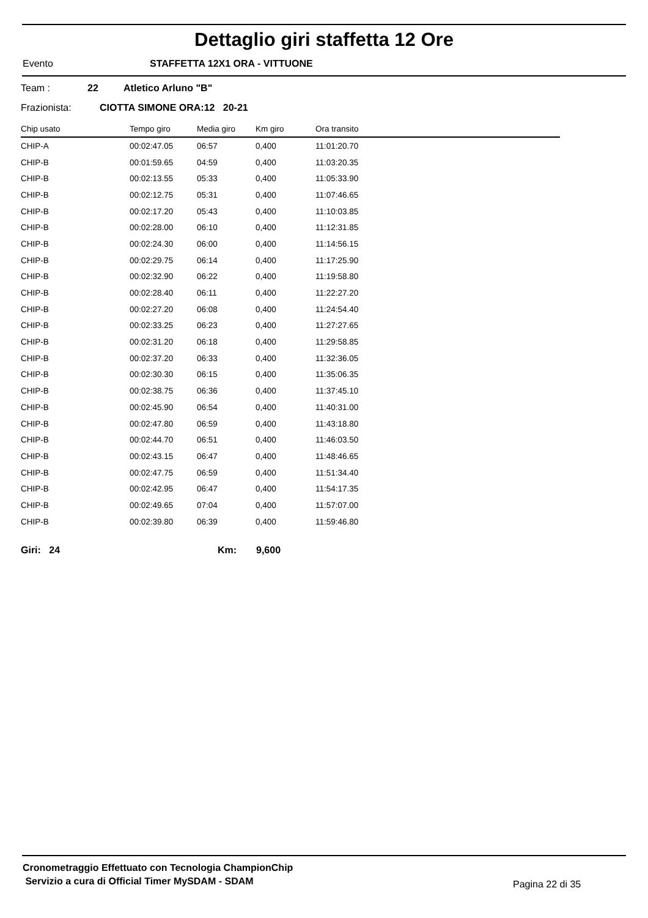Dettaglio giri staffetta 12 Ore
Evento STAFFETTA 12X1 ORA - VITTUONE
Team : 22 Atletico Arluno "B"
Frazionista: CIOTTA SIMONE ORA:12 20-21
| Chip usato | Tempo giro | Media giro | Km giro | Ora transito |
| --- | --- | --- | --- | --- |
| CHIP-A | 00:02:47.05 | 06:57 | 0,400 | 11:01:20.70 |
| CHIP-B | 00:01:59.65 | 04:59 | 0,400 | 11:03:20.35 |
| CHIP-B | 00:02:13.55 | 05:33 | 0,400 | 11:05:33.90 |
| CHIP-B | 00:02:12.75 | 05:31 | 0,400 | 11:07:46.65 |
| CHIP-B | 00:02:17.20 | 05:43 | 0,400 | 11:10:03.85 |
| CHIP-B | 00:02:28.00 | 06:10 | 0,400 | 11:12:31.85 |
| CHIP-B | 00:02:24.30 | 06:00 | 0,400 | 11:14:56.15 |
| CHIP-B | 00:02:29.75 | 06:14 | 0,400 | 11:17:25.90 |
| CHIP-B | 00:02:32.90 | 06:22 | 0,400 | 11:19:58.80 |
| CHIP-B | 00:02:28.40 | 06:11 | 0,400 | 11:22:27.20 |
| CHIP-B | 00:02:27.20 | 06:08 | 0,400 | 11:24:54.40 |
| CHIP-B | 00:02:33.25 | 06:23 | 0,400 | 11:27:27.65 |
| CHIP-B | 00:02:31.20 | 06:18 | 0,400 | 11:29:58.85 |
| CHIP-B | 00:02:37.20 | 06:33 | 0,400 | 11:32:36.05 |
| CHIP-B | 00:02:30.30 | 06:15 | 0,400 | 11:35:06.35 |
| CHIP-B | 00:02:38.75 | 06:36 | 0,400 | 11:37:45.10 |
| CHIP-B | 00:02:45.90 | 06:54 | 0,400 | 11:40:31.00 |
| CHIP-B | 00:02:47.80 | 06:59 | 0,400 | 11:43:18.80 |
| CHIP-B | 00:02:44.70 | 06:51 | 0,400 | 11:46:03.50 |
| CHIP-B | 00:02:43.15 | 06:47 | 0,400 | 11:48:46.65 |
| CHIP-B | 00:02:47.75 | 06:59 | 0,400 | 11:51:34.40 |
| CHIP-B | 00:02:42.95 | 06:47 | 0,400 | 11:54:17.35 |
| CHIP-B | 00:02:49.65 | 07:04 | 0,400 | 11:57:07.00 |
| CHIP-B | 00:02:39.80 | 06:39 | 0,400 | 11:59:46.80 |
Giri: 24 Km: 9,600
Cronometraggio Effettuato con Tecnologia ChampionChip
Servizio a cura di Official Timer MySDAM - SDAM
Pagina 22 di 35